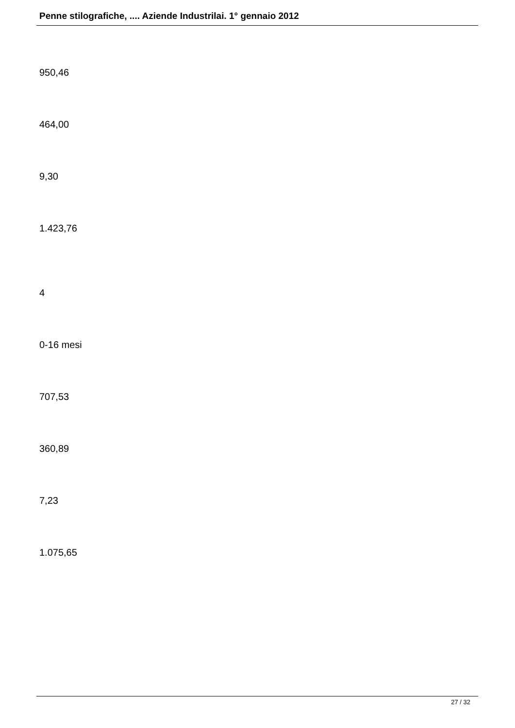Penne stilografiche, .... Aziende Industrilai. 1° gennaio 2012
950,46
464,00
9,30
1.423,76
4
0-16 mesi
707,53
360,89
7,23
1.075,65
27 / 32